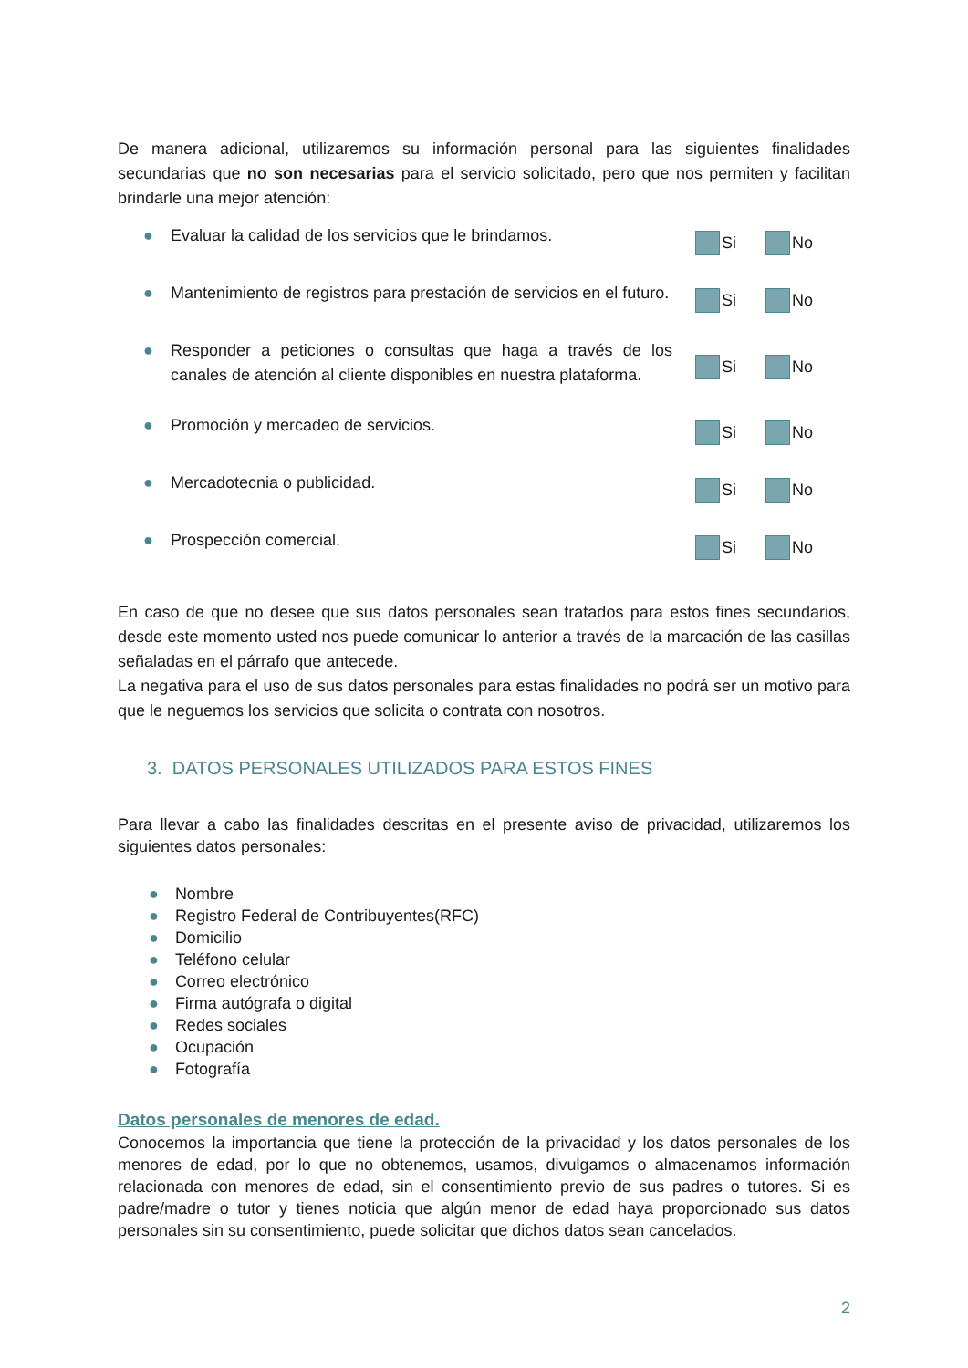De manera adicional, utilizaremos su información personal para las siguientes finalidades secundarias que no son necesarias para el servicio solicitado, pero que nos permiten y facilitan brindarle una mejor atención:
● Evaluar la calidad de los servicios que le brindamos.
Si No
● Mantenimiento de registros para prestación de servicios en el futuro.
Si No
● Responder a peticiones o consultas que haga a través de los canales de atención al cliente disponibles en nuestra plataforma.
Si No
● Promoción y mercadeo de servicios.
Si No
● Mercadotecnia o publicidad.
Si No
● Prospección comercial.
Si No
En caso de que no desee que sus datos personales sean tratados para estos fines secundarios, desde este momento usted nos puede comunicar lo anterior a través de la marcación de las casillas señaladas en el párrafo que antecede.
La negativa para el uso de sus datos personales para estas finalidades no podrá ser un motivo para que le neguemos los servicios que solicita o contrata con nosotros.
3. DATOS PERSONALES UTILIZADOS PARA ESTOS FINES
Para llevar a cabo las finalidades descritas en el presente aviso de privacidad, utilizaremos los siguientes datos personales:
● Nombre
● Registro Federal de Contribuyentes(RFC)
● Domicilio
● Teléfono celular
● Correo electrónico
● Firma autógrafa o digital
● Redes sociales
● Ocupación
● Fotografía
Datos personales de menores de edad.
Conocemos la importancia que tiene la protección de la privacidad y los datos personales de los menores de edad, por lo que no obtenemos, usamos, divulgamos o almacenamos información relacionada con menores de edad, sin el consentimiento previo de sus padres o tutores. Si es padre/madre o tutor y tienes noticia que algún menor de edad haya proporcionado sus datos personales sin su consentimiento, puede solicitar que dichos datos sean cancelados.
2